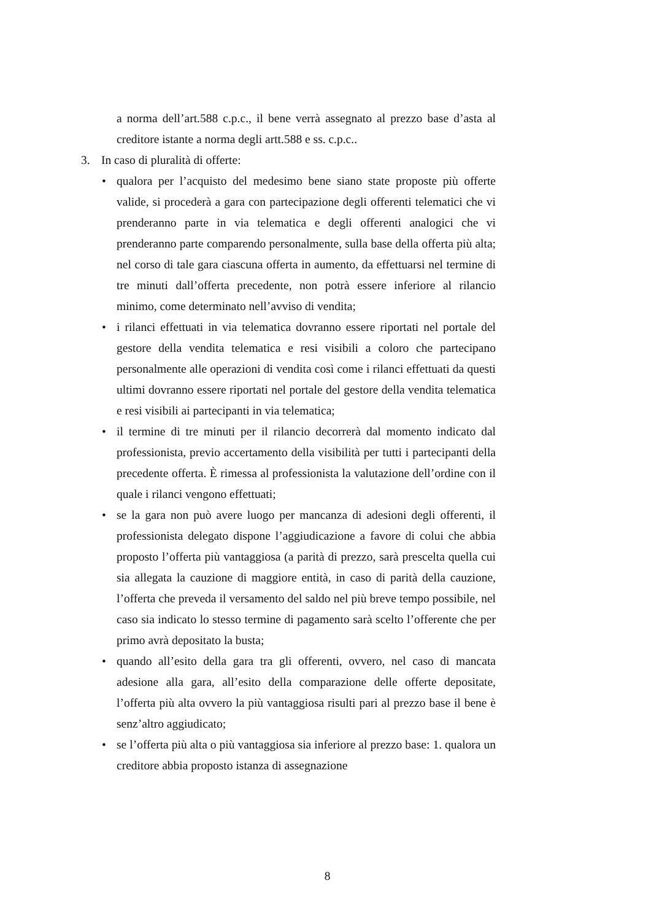a norma dell’art.588 c.p.c., il bene verrà assegnato al prezzo base d’asta al creditore istante a norma degli artt.588 e ss. c.p.c..
3. In caso di pluralità di offerte:
• qualora per l’acquisto del medesimo bene siano state proposte più offerte valide, si procederà a gara con partecipazione degli offerenti telematici che vi prenderanno parte in via telematica e degli offerenti analogici che vi prenderanno parte comparendo personalmente, sulla base della offerta più alta; nel corso di tale gara ciascuna offerta in aumento, da effettuarsi nel termine di tre minuti dall’offerta precedente, non potrà essere inferiore al rilancio minimo, come determinato nell’avviso di vendita;
• i rilanci effettuati in via telematica dovranno essere riportati nel portale del gestore della vendita telematica e resi visibili a coloro che partecipano personalmente alle operazioni di vendita così come i rilanci effettuati da questi ultimi dovranno essere riportati nel portale del gestore della vendita telematica e resi visibili ai partecipanti in via telematica;
• il termine di tre minuti per il rilancio decorrerà dal momento indicato dal professionista, previo accertamento della visibilità per tutti i partecipanti della precedente offerta. È rimessa al professionista la valutazione dell’ordine con il quale i rilanci vengono effettuati;
• se la gara non può avere luogo per mancanza di adesioni degli offerenti, il professionista delegato dispone l’aggiudicazione a favore di colui che abbia proposto l’offerta più vantaggiosa (a parità di prezzo, sarà prescelta quella cui sia allegata la cauzione di maggiore entità, in caso di parità della cauzione, l’offerta che preveda il versamento del saldo nel più breve tempo possibile, nel caso sia indicato lo stesso termine di pagamento sarà scelto l’offerente che per primo avrà depositato la busta;
• quando all’esito della gara tra gli offerenti, ovvero, nel caso di mancata adesione alla gara, all’esito della comparazione delle offerte depositate, l’offerta più alta ovvero la più vantaggiosa risulti pari al prezzo base il bene è senz’altro aggiudicato;
• se l’offerta più alta o più vantaggiosa sia inferiore al prezzo base: 1. qualora un creditore abbia proposto istanza di assegnazione
8